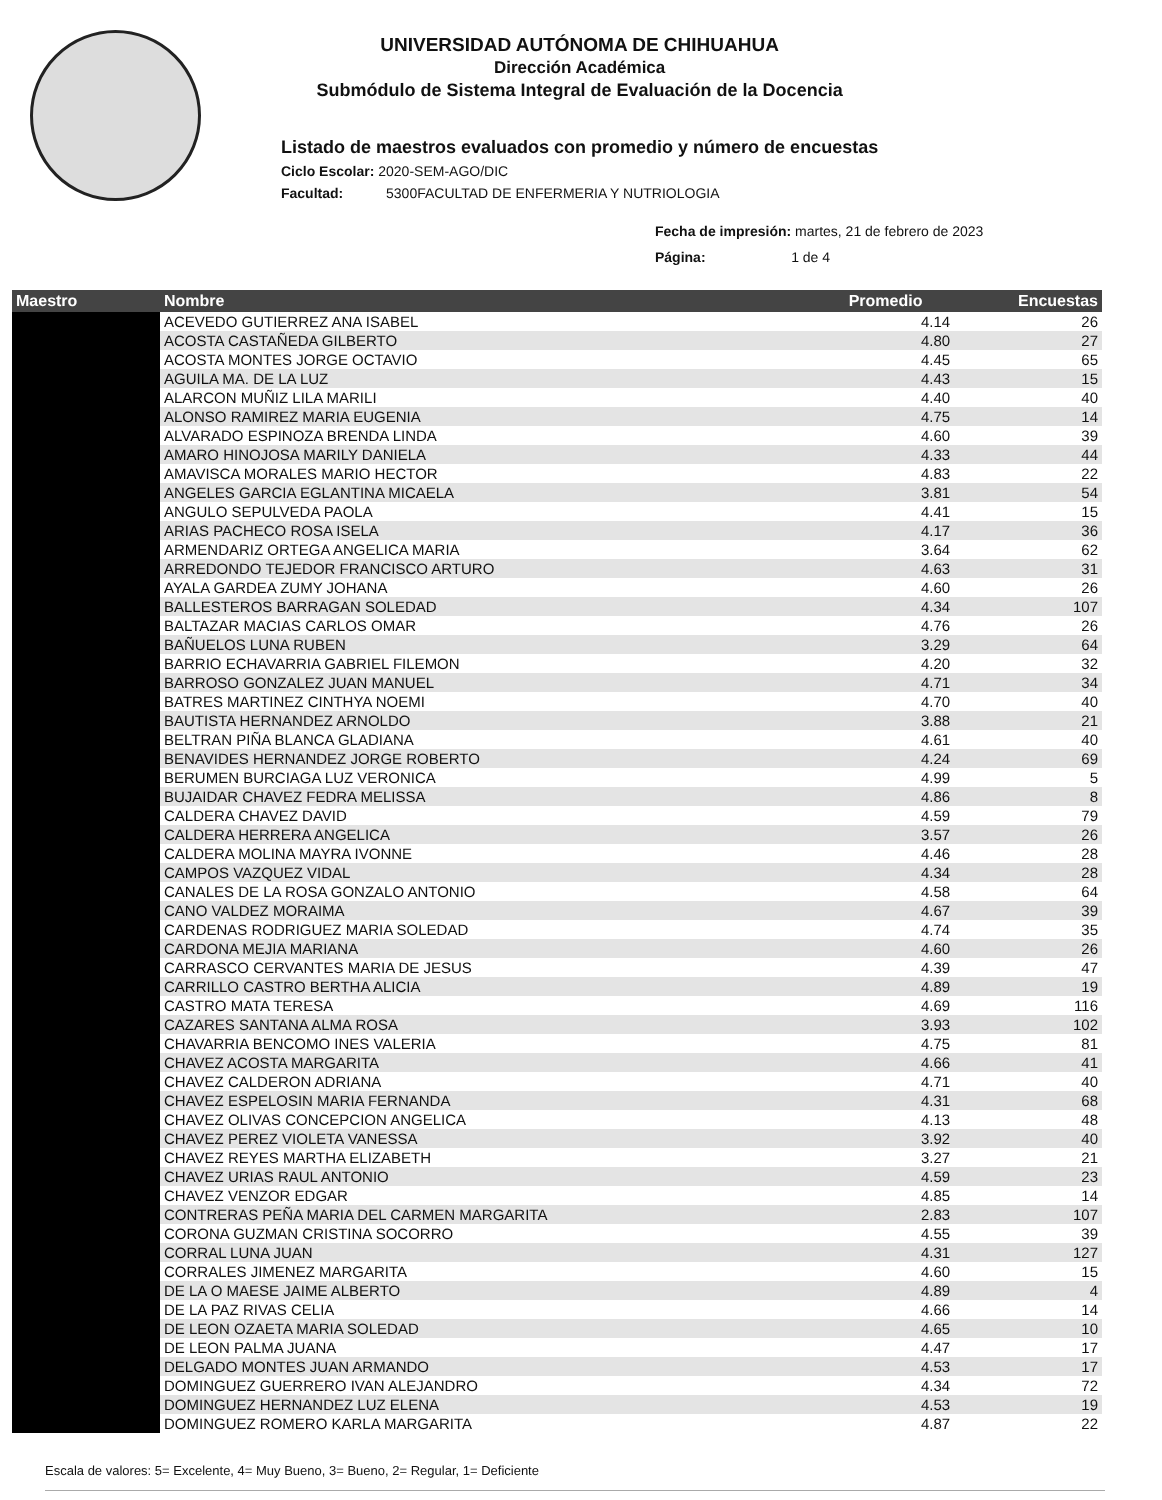UNIVERSIDAD AUTÓNOMA DE CHIHUAHUA
Dirección Académica
Submódulo de Sistema Integral de Evaluación de la Docencia
Listado de maestros evaluados con promedio y número de encuestas
Ciclo Escolar: 2020-SEM-AGO/DIC
Facultad: 5300FACULTAD DE ENFERMERIA Y NUTRIOLOGIA
Fecha de impresión: martes, 21 de febrero de 2023
Página: 1 de 4
| Maestro | Nombre | Promedio | Encuestas |
| --- | --- | --- | --- |
| | ACEVEDO GUTIERREZ ANA ISABEL | 4.14 | 26 |
| | ACOSTA CASTAÑEDA GILBERTO | 4.80 | 27 |
| | ACOSTA MONTES JORGE OCTAVIO | 4.45 | 65 |
| | AGUILA MA. DE LA LUZ | 4.43 | 15 |
| | ALARCON MUÑIZ LILA MARILI | 4.40 | 40 |
| | ALONSO RAMIREZ MARIA EUGENIA | 4.75 | 14 |
| | ALVARADO ESPINOZA BRENDA LINDA | 4.60 | 39 |
| | AMARO HINOJOSA MARILY DANIELA | 4.33 | 44 |
| | AMAVISCA MORALES MARIO HECTOR | 4.83 | 22 |
| | ANGELES GARCIA EGLANTINA MICAELA | 3.81 | 54 |
| | ANGULO SEPULVEDA PAOLA | 4.41 | 15 |
| | ARIAS PACHECO ROSA ISELA | 4.17 | 36 |
| | ARMENDARIZ ORTEGA ANGELICA MARIA | 3.64 | 62 |
| | ARREDONDO TEJEDOR FRANCISCO ARTURO | 4.63 | 31 |
| | AYALA GARDEA ZUMY JOHANA | 4.60 | 26 |
| | BALLESTEROS BARRAGAN SOLEDAD | 4.34 | 107 |
| | BALTAZAR MACIAS CARLOS OMAR | 4.76 | 26 |
| | BAÑUELOS LUNA RUBEN | 3.29 | 64 |
| | BARRIO ECHAVARRIA GABRIEL FILEMON | 4.20 | 32 |
| | BARROSO GONZALEZ JUAN MANUEL | 4.71 | 34 |
| | BATRES MARTINEZ CINTHYA NOEMI | 4.70 | 40 |
| | BAUTISTA HERNANDEZ ARNOLDO | 3.88 | 21 |
| | BELTRAN PIÑA BLANCA GLADIANA | 4.61 | 40 |
| | BENAVIDES HERNANDEZ JORGE ROBERTO | 4.24 | 69 |
| | BERUMEN BURCIAGA LUZ VERONICA | 4.99 | 5 |
| | BUJAIDAR CHAVEZ FEDRA MELISSA | 4.86 | 8 |
| | CALDERA CHAVEZ DAVID | 4.59 | 79 |
| | CALDERA HERRERA ANGELICA | 3.57 | 26 |
| | CALDERA MOLINA MAYRA IVONNE | 4.46 | 28 |
| | CAMPOS VAZQUEZ VIDAL | 4.34 | 28 |
| | CANALES DE LA ROSA GONZALO ANTONIO | 4.58 | 64 |
| | CANO VALDEZ MORAIMA | 4.67 | 39 |
| | CARDENAS RODRIGUEZ MARIA SOLEDAD | 4.74 | 35 |
| | CARDONA MEJIA MARIANA | 4.60 | 26 |
| | CARRASCO CERVANTES MARIA DE JESUS | 4.39 | 47 |
| | CARRILLO CASTRO BERTHA ALICIA | 4.89 | 19 |
| | CASTRO MATA TERESA | 4.69 | 116 |
| | CAZARES SANTANA ALMA ROSA | 3.93 | 102 |
| | CHAVARRIA BENCOMO INES VALERIA | 4.75 | 81 |
| | CHAVEZ ACOSTA MARGARITA | 4.66 | 41 |
| | CHAVEZ CALDERON ADRIANA | 4.71 | 40 |
| | CHAVEZ ESPELOSIN MARIA FERNANDA | 4.31 | 68 |
| | CHAVEZ OLIVAS CONCEPCION ANGELICA | 4.13 | 48 |
| | CHAVEZ PEREZ VIOLETA VANESSA | 3.92 | 40 |
| | CHAVEZ REYES MARTHA ELIZABETH | 3.27 | 21 |
| | CHAVEZ URIAS RAUL ANTONIO | 4.59 | 23 |
| | CHAVEZ VENZOR EDGAR | 4.85 | 14 |
| | CONTRERAS PEÑA MARIA DEL CARMEN MARGARITA | 2.83 | 107 |
| | CORONA GUZMAN CRISTINA SOCORRO | 4.55 | 39 |
| | CORRAL LUNA JUAN | 4.31 | 127 |
| | CORRALES JIMENEZ MARGARITA | 4.60 | 15 |
| | DE LA O MAESE JAIME ALBERTO | 4.89 | 4 |
| | DE LA PAZ RIVAS CELIA | 4.66 | 14 |
| | DE LEON OZAETA MARIA SOLEDAD | 4.65 | 10 |
| | DE LEON PALMA JUANA | 4.47 | 17 |
| | DELGADO MONTES JUAN ARMANDO | 4.53 | 17 |
| | DOMINGUEZ GUERRERO IVAN ALEJANDRO | 4.34 | 72 |
| | DOMINGUEZ HERNANDEZ LUZ ELENA | 4.53 | 19 |
| | DOMINGUEZ ROMERO KARLA MARGARITA | 4.87 | 22 |
Escala de valores: 5= Excelente, 4= Muy Bueno, 3= Bueno, 2= Regular, 1= Deficiente